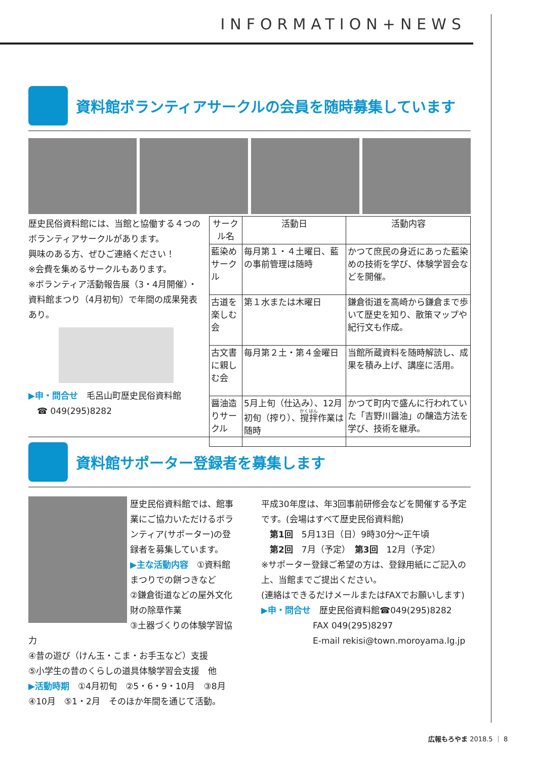INFORMATION+NEWS
資料館ボランティアサークルの会員を随時募集しています
歴史民俗資料館には、当館と協働する４つのボランティアサークルがあります。
興味のある方、ぜひご連絡ください！
※会費を集めるサークルもあります。
※ボランティア活動報告展（3・4月開催）・資料館まつり（4月初旬）で年間の成果発表あり。
▶申・問合せ　毛呂山町歴史民俗資料館
　☎ 049(295)8282
| サークル名 | 活動日 | 活動内容 |
| --- | --- | --- |
| 藍染めサークル | 毎月第１・４土曜日、藍の事前管理は随時 | かつて庶民の身近にあった藍染めの技術を学び、体験学習会などを開催。 |
| 古道を楽しむ会 | 第１水または木曜日 | 鎌倉街道を高崎から鎌倉まで歩いて歴史を知り、散策マップや紀行文も作成。 |
| 古文書に親しむ会 | 毎月第２土・第４金曜日 | 当館所蔵資料を随時解読し、成果を積み上げ、講座に活用。 |
| 醤油造りサークル | 5月上旬（仕込み）、12月初旬（搾り）、 撹拌 作業は随時 | かつて町内で盛んに行われていた「吉野川醤油」の醸造方法を学び、技術を継承。 |
資料館サポーター登録者を募集します
歴史民俗資料館では、館事業にご協力いただけるボランティア(サポーター)の登録者を募集しています。
▶主な活動内容　①資料館まつりでの餅つきなど
②鎌倉街道などの屋外文化財の除草作業
③土器づくりの体験学習協力
④昔の遊び（けん玉・こま・お手玉など）支援
⑤小学生の昔のくらしの道具体験学習会支援　他
▶活動時期　①4月初旬　②5・6・9・10月　③8月　④10月　⑤1・2月　そのほか年間を通じて活動。
平成30年度は、年3回事前研修会などを開催する予定です。(会場はすべて歴史民俗資料館)
　第1回　5月13日（日）9時30分～正午頃
　第2回　7月（予定）　第3回　12月（予定）
※サポーター登録ご希望の方は、登録用紙にご記入の上、当館までご提出ください。
(連絡はできるだけメールまたはFAXでお願いします)
▶申・問合せ　歴史民俗資料館☎049(295)8282
　　　　　　FAX 049(295)8297
　　　　　　E-mail rekisi@town.moroyama.lg.jp
広報もろやま 2018.5 ｜ 8